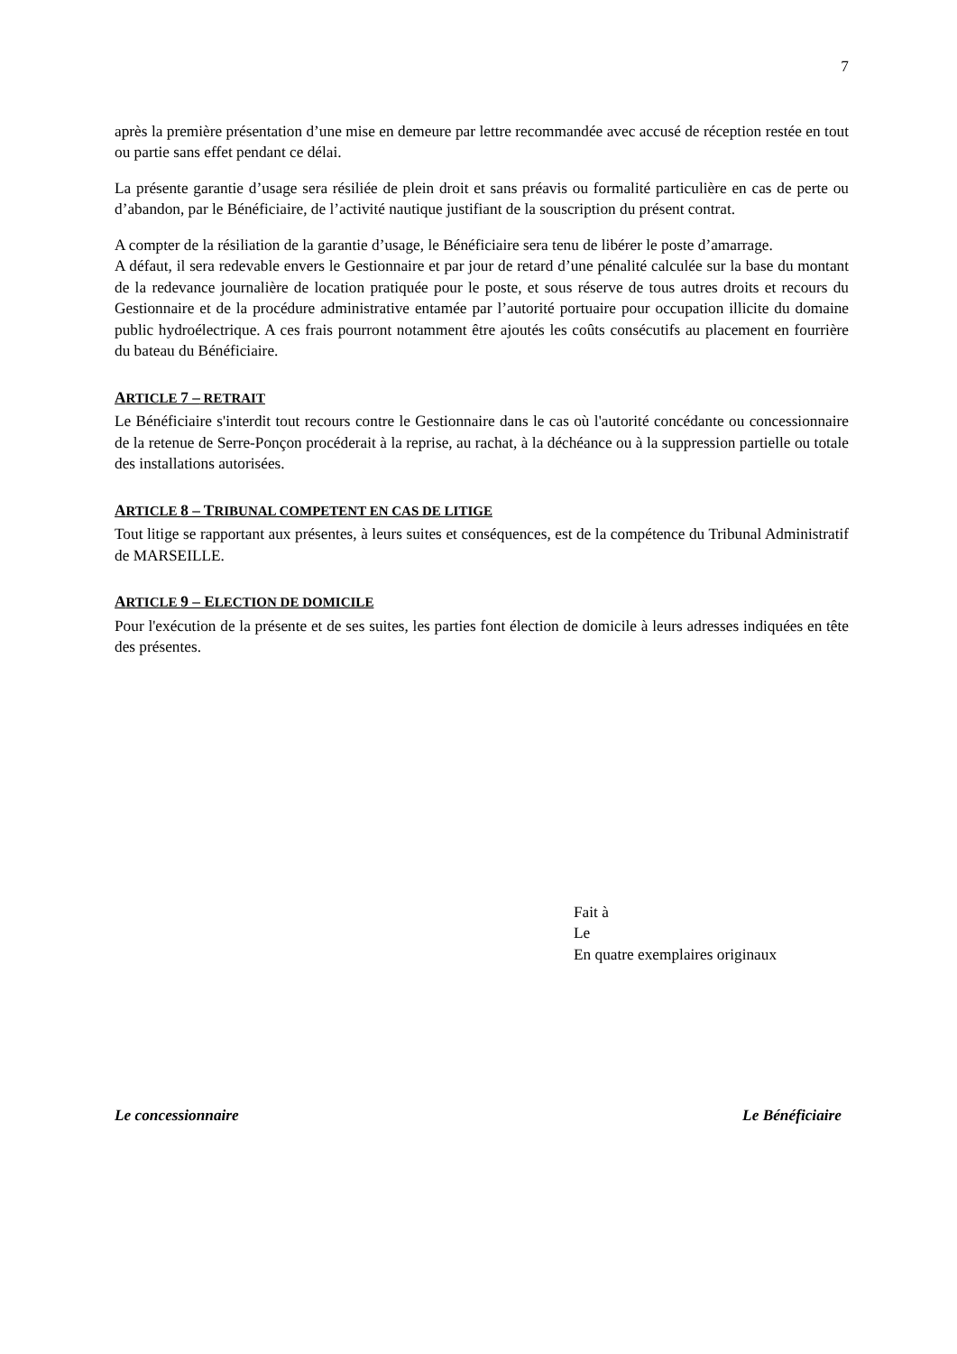7
après la première présentation d’une mise en demeure par lettre recommandée avec accusé de réception restée en tout ou partie sans effet pendant ce délai.
La présente garantie d’usage sera résiliée de plein droit et sans préavis ou formalité particulière en cas de perte ou d’abandon, par le Bénéficiaire, de l’activité nautique justifiant de la souscription du présent contrat.
A compter de la résiliation de la garantie d’usage, le Bénéficiaire sera tenu de libérer le poste d’amarrage.
A défaut, il sera redevable envers le Gestionnaire et par jour de retard d’une pénalité calculée sur la base du montant de la redevance journalière de location pratiquée pour le poste, et sous réserve de tous autres droits et recours du Gestionnaire et de la procédure administrative entamée par l’autorité portuaire pour occupation illicite du domaine public hydroélectrique. A ces frais pourront notamment être ajoutés les coûts consécutifs au placement en fourrière du bateau du Bénéficiaire.
ARTICLE 7 – RETRAIT
Le Bénéficiaire s'interdit tout recours contre le Gestionnaire dans le cas où l'autorité concédante ou concessionnaire de la retenue de Serre-Ponçon procéderait à la reprise, au rachat, à la déchéance ou à la suppression partielle ou totale des installations autorisées.
ARTICLE 8 – TRIBUNAL COMPETENT EN CAS DE LITIGE
Tout litige se rapportant aux présentes, à leurs suites et conséquences, est de la compétence du Tribunal Administratif de MARSEILLE.
ARTICLE 9 – ELECTION DE DOMICILE
Pour l'exécution de la présente et de ses suites, les parties font élection de domicile à leurs adresses indiquées en tête des présentes.
Fait à
Le
En quatre exemplaires originaux
Le concessionnaire Le Bénéficiaire